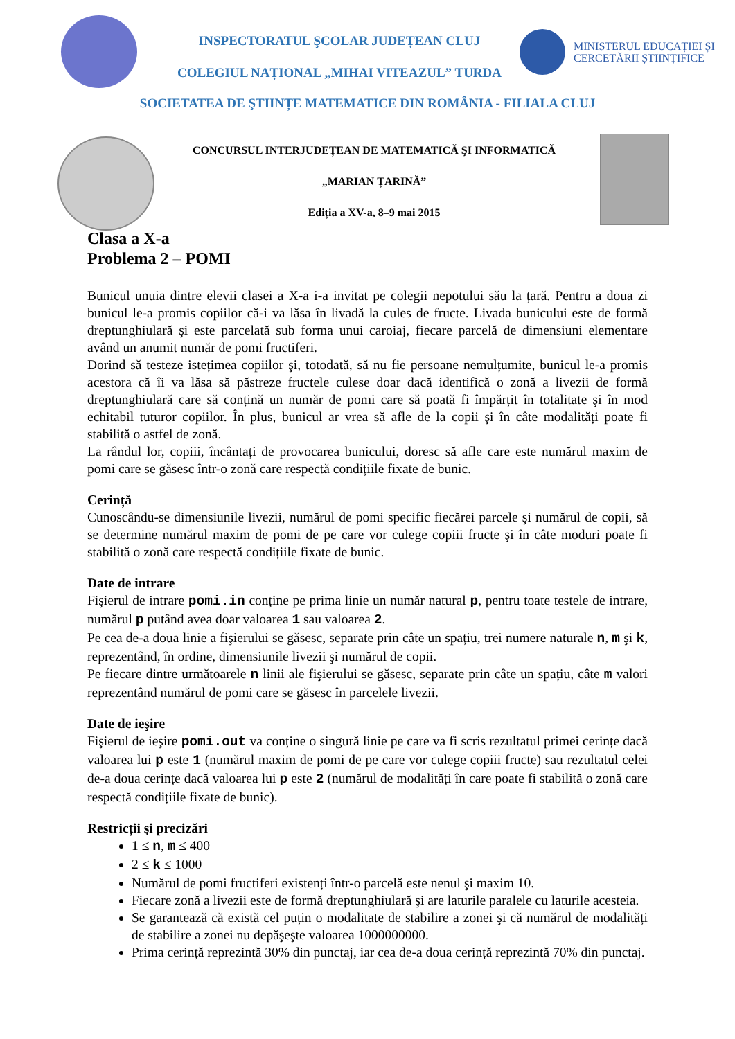MINISTERUL EDUCAȚIEI ȘI
CERCETĂRII ȘTIINȚIFICE
INSPECTORATUL ŞCOLAR JUDEȚEAN CLUJ
COLEGIUL NAȚIONAL „MIHAI VITEAZUL” TURDA
SOCIETATEA DE ŞTIINȚE MATEMATICE DIN ROMÂNIA - FILIALA CLUJ
CONCURSUL INTERJUDEȚEAN DE MATEMATICĂ ŞI INFORMATICĂ
„MARIAN ȚARINĂ”
Ediția a XV-a, 8–9 mai 2015
Clasa a X-a
Problema 2 – POMI
Bunicul unuia dintre elevii clasei a X-a i-a invitat pe colegii nepotului său la țară. Pentru a doua zi bunicul le-a promis copiilor că-i va lăsa în livadă la cules de fructe. Livada bunicului este de formă dreptunghiulară şi este parcelată sub forma unui caroiaj, fiecare parcelă de dimensiuni elementare având un anumit număr de pomi fructiferi.
Dorind să testeze istețimea copiilor şi, totodată, să nu fie persoane nemulțumite, bunicul le-a promis acestora că îi va lăsa să păstreze fructele culese doar dacă identifică o zonă a livezii de formă dreptunghiulară care să conțină un număr de pomi care să poată fi împărțit în totalitate şi în mod echitabil tuturor copiilor. În plus, bunicul ar vrea să afle de la copii şi în câte modalități poate fi stabilită o astfel de zonă.
La rândul lor, copiii, încântați de provocarea bunicului, doresc să afle care este numărul maxim de pomi care se găsesc într-o zonă care respectă condițiile fixate de bunic.
Cerință
Cunoscându-se dimensiunile livezii, numărul de pomi specific fiecărei parcele şi numărul de copii, să se determine numărul maxim de pomi de pe care vor culege copiii fructe şi în câte moduri poate fi stabilită o zonă care respectă condițiile fixate de bunic.
Date de intrare
Fişierul de intrare pomi.in conține pe prima linie un număr natural p, pentru toate testele de intrare, numărul p putând avea doar valoarea 1 sau valoarea 2.
Pe cea de-a doua linie a fişierului se găsesc, separate prin câte un spațiu, trei numere naturale n, m şi k, reprezentând, în ordine, dimensiunile livezii şi numărul de copii.
Pe fiecare dintre următoarele n linii ale fişierului se găsesc, separate prin câte un spațiu, câte m valori reprezentând numărul de pomi care se găsesc în parcelele livezii.
Date de ieşire
Fişierul de ieşire pomi.out va conține o singură linie pe care va fi scris rezultatul primei cerințe dacă valoarea lui p este 1 (numărul maxim de pomi de pe care vor culege copiii fructe) sau rezultatul celei de-a doua cerințe dacă valoarea lui p este 2 (numărul de modalități în care poate fi stabilită o zonă care respectă condițiile fixate de bunic).
Restricții şi precizări
1 ≤ n, m ≤ 400
2 ≤ k ≤ 1000
Numărul de pomi fructiferi existenți într-o parcelă este nenul şi maxim 10.
Fiecare zonă a livezii este de formă dreptunghiulară şi are laturile paralele cu laturile acesteia.
Se garantează că există cel puțin o modalitate de stabilire a zonei şi că numărul de modalități de stabilire a zonei nu depăşeşte valoarea 1000000000.
Prima cerință reprezintă 30% din punctaj, iar cea de-a doua cerință reprezintă 70% din punctaj.